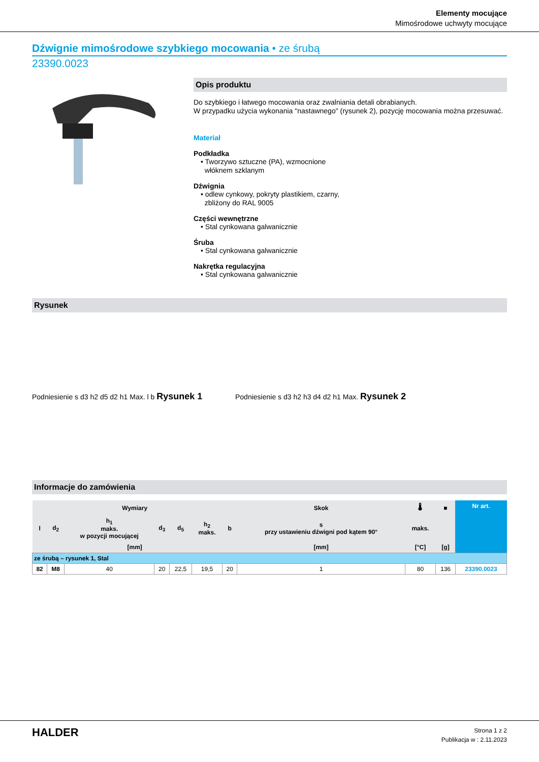Elementy mocujące
Mimośrodowe uchwyty mocujące
Dźwignie mimośrodowe szybkiego mocowania • ze śrubą
23390.0023
Opis produktu
Do szybkiego i łatwego mocowania oraz zwalniania detali obrabianych.
W przypadku użycia wykonania "nastawnego" (rysunek 2), pozycję mocowania można przesuwać.
Materiał
Podkładka
• Tworzywo sztuczne (PA), wzmocnione
włóknem szklanym
Dźwignia
• odlew cynkowy, pokryty plastikiem, czarny,
zbliżony do RAL 9005
Części wewnętrzne
• Stal cynkowana galwanicznie
Śruba
• Stal cynkowana galwanicznie
Nakrętka regulacyjna
• Stal cynkowana galwanicznie
Rysunek
Podniesienie s d3 h2 d5 d2 h1 Max. l b Rysunek 1
Podniesienie s d3 h2 h3 d4 d2 h1 Max. Rysunek 2
Informacje do zamówienia
| Wymiary | | | | | | | Skok | 🌡 | ■ | Nr art. |
| --- | --- | --- | --- | --- | --- | --- | --- | --- | --- | --- |
| l | d<sub>2</sub> | h<sub>1</sub> maks. w pozycji mocującej | d<sub>3</sub> | d<sub>5</sub> | h<sub>2</sub> maks. | b | s przy ustawieniu dźwigni pod kątem 90° | maks. | | |
| [mm] | | | | | | | [mm] | [°C] | [g] | |
| ze śrubą – rysunek 1, Stal | | | | | | | | | | |
| 82 | M8 | 40 | 20 | 22,5 | 19,5 | 20 | 1 | 80 | 136 | 23390.0023 |
HALDER
Strona 1 z 2
Publikacja w : 2.11.2023